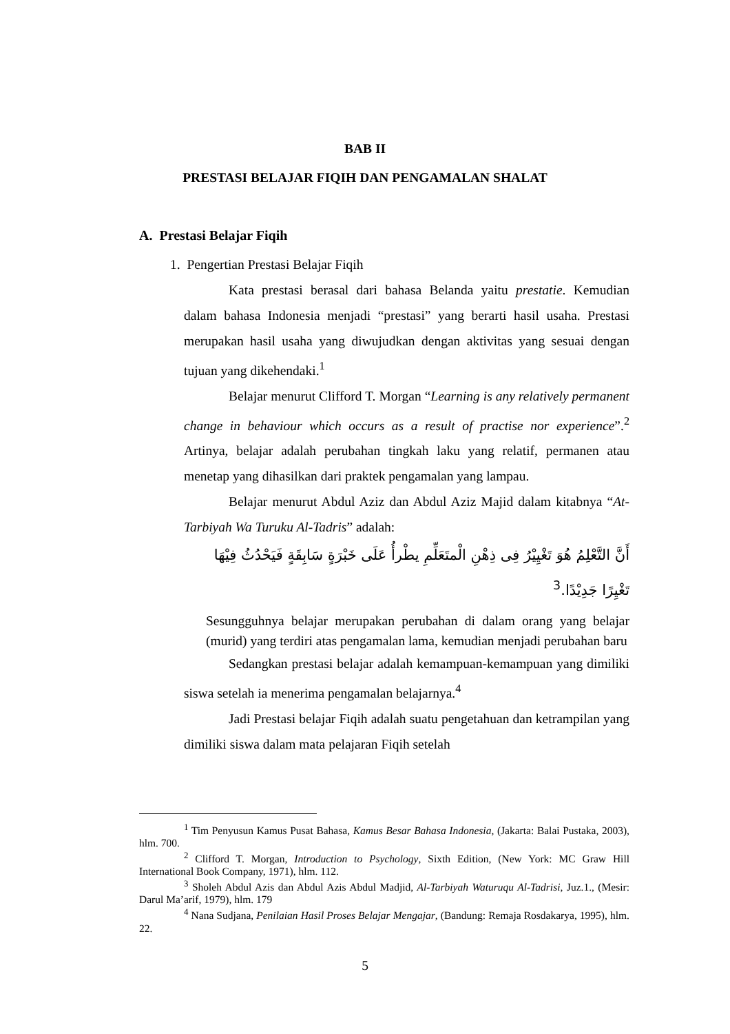BAB II
PRESTASI BELAJAR FIQIH DAN PENGAMALAN SHALAT
A. Prestasi Belajar Fiqih
1. Pengertian Prestasi Belajar Fiqih
Kata prestasi berasal dari bahasa Belanda yaitu prestatie. Kemudian dalam bahasa Indonesia menjadi “prestasi” yang berarti hasil usaha. Prestasi merupakan hasil usaha yang diwujudkan dengan aktivitas yang sesuai dengan tujuan yang dikehendaki.<sup>1</sup>
Belajar menurut Clifford T. Morgan “Learning is any relatively permanent change in behaviour which occurs as a result of practise nor experience”.<sup>2</sup> Artinya, belajar adalah perubahan tingkah laku yang relatif, permanen atau menetap yang dihasilkan dari praktek pengamalan yang lampau.
Belajar menurut Abdul Aziz dan Abdul Aziz Majid dalam kitabnya “At-Tarbiyah Wa Turuku Al-Tadris” adalah:
أَنَّ التَّعْلِمُ هُوَ تَغْيِيْرُ فِى ذِهْنِ الْمتَعَلِّمِ يطْرأُ عَلَى خَبْرَةٍ سَابِقَةٍ فَيَحْدُثُ فِيْهَا تَغْيِرًا جَدِيْدًا.<sup>3</sup>
Sesungguhnya belajar merupakan perubahan di dalam orang yang belajar (murid) yang terdiri atas pengamalan lama, kemudian menjadi perubahan baru
Sedangkan prestasi belajar adalah kemampuan-kemampuan yang dimiliki siswa setelah ia menerima pengamalan belajarnya.<sup>4</sup>
Jadi Prestasi belajar Fiqih adalah suatu pengetahuan dan ketrampilan yang dimiliki siswa dalam mata pelajaran Fiqih setelah
<sup>1</sup> Tim Penyusun Kamus Pusat Bahasa, Kamus Besar Bahasa Indonesia, (Jakarta: Balai Pustaka, 2003), hlm. 700.
<sup>2</sup> Clifford T. Morgan, Introduction to Psychology, Sixth Edition, (New York: MC Graw Hill International Book Company, 1971), hlm. 112.
<sup>3</sup> Sholeh Abdul Azis dan Abdul Azis Abdul Madjid, Al-Tarbiyah Waturuqu Al-Tadrisi, Juz.1., (Mesir: Darul Ma’arif, 1979), hlm. 179
<sup>4</sup> Nana Sudjana, Penilaian Hasil Proses Belajar Mengajar, (Bandung: Remaja Rosdakarya, 1995), hlm. 22.
5